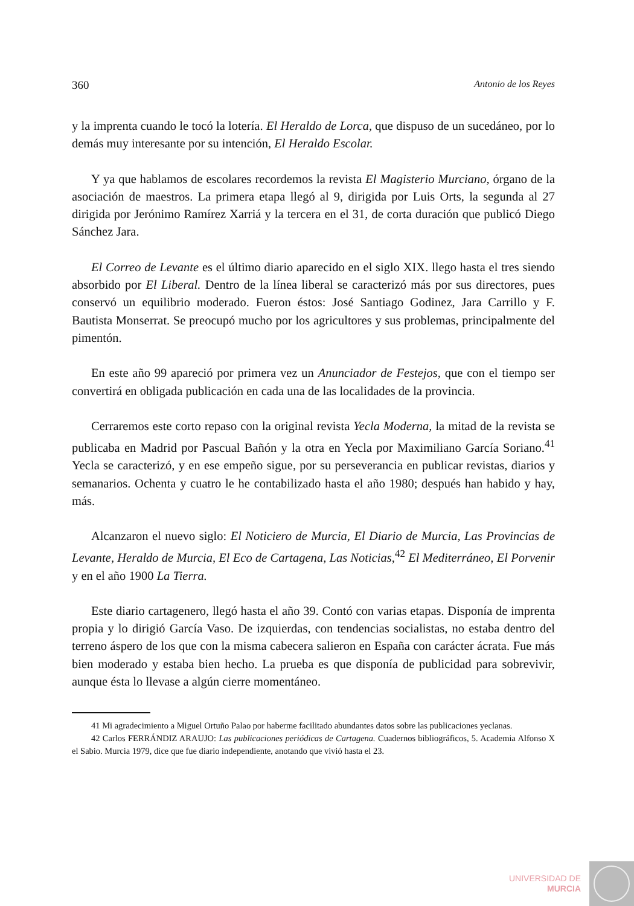360 Antonio de los Reyes
y la imprenta cuando le tocó la lotería. El Heraldo de Lorca, que dispuso de un sucedáneo, por lo demás muy interesante por su intención, El Heraldo Escolar.
Y ya que hablamos de escolares recordemos la revista El Magisterio Murciano, órgano de la asociación de maestros. La primera etapa llegó al 9, dirigida por Luis Orts, la segunda al 27 dirigida por Jerónimo Ramírez Xarriá y la tercera en el 31, de corta duración que publicó Diego Sánchez Jara.
El Correo de Levante es el último diario aparecido en el siglo XIX. llego hasta el tres siendo absorbido por El Liberal. Dentro de la línea liberal se caracterizó más por sus directores, pues conservó un equilibrio moderado. Fueron éstos: José Santiago Godinez, Jara Carrillo y F. Bautista Monserrat. Se preocupó mucho por los agricultores y sus problemas, principalmente del pimentón.
En este año 99 apareció por primera vez un Anunciador de Festejos, que con el tiempo ser convertirá en obligada publicación en cada una de las localidades de la provincia.
Cerraremos este corto repaso con la original revista Yecla Moderna, la mitad de la revista se publicaba en Madrid por Pascual Bañón y la otra en Yecla por Maximiliano García Soriano.<sup>41</sup> Yecla se caracterizó, y en ese empeño sigue, por su perseverancia en publicar revistas, diarios y semanarios. Ochenta y cuatro le he contabilizado hasta el año 1980; después han habido y hay, más.
Alcanzaron el nuevo siglo: El Noticiero de Murcia, El Diario de Murcia, Las Provincias de Levante, Heraldo de Murcia, El Eco de Cartagena, Las Noticias,<sup>42</sup> El Mediterráneo, El Porvenir y en el año 1900 La Tierra.
Este diario cartagenero, llegó hasta el año 39. Contó con varias etapas. Disponía de imprenta propia y lo dirigió García Vaso. De izquierdas, con tendencias socialistas, no estaba dentro del terreno áspero de los que con la misma cabecera salieron en España con carácter ácrata. Fue más bien moderado y estaba bien hecho. La prueba es que disponía de publicidad para sobrevivir, aunque ésta lo llevase a algún cierre momentáneo.
41 Mi agradecimiento a Miguel Ortuño Palao por haberme facilitado abundantes datos sobre las publicaciones yeclanas.
42 Carlos FERRÁNDIZ ARAUJO: Las publicaciones periódicas de Cartagena. Cuadernos bibliográficos, 5. Academia Alfonso X el Sabio. Murcia 1979, dice que fue diario independiente, anotando que vivió hasta el 23.
UNIVERSIDAD DE
MURCIA